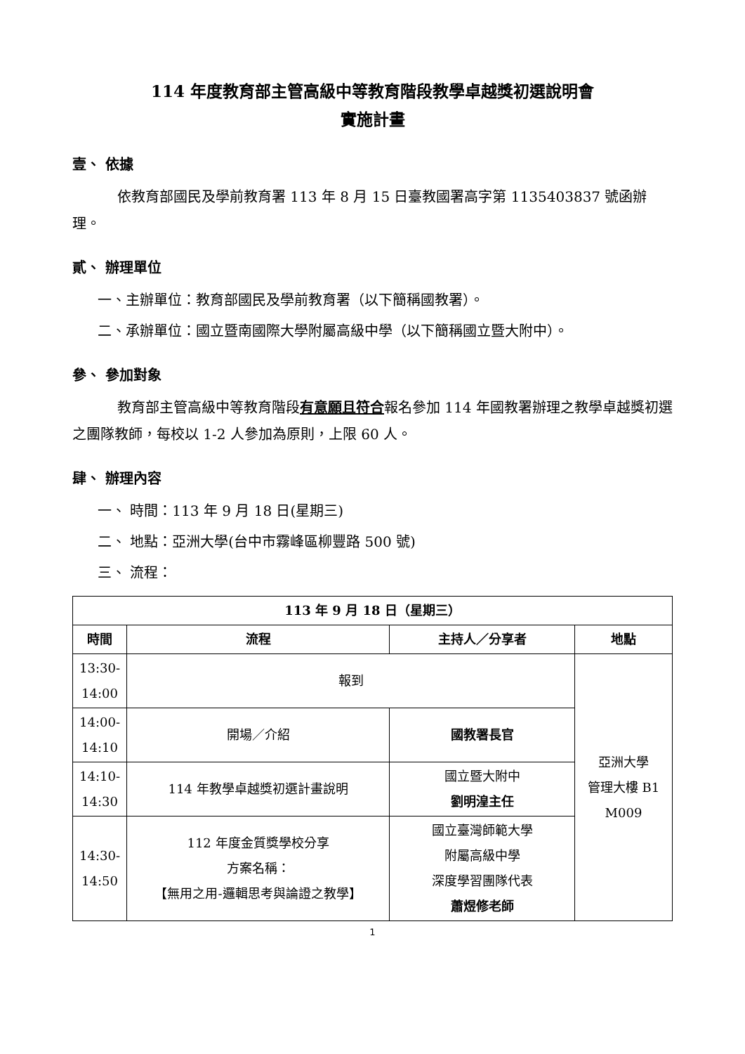114 年度教育部主管高級中等教育階段教學卓越獎初選說明會
實施計畫
壹、 依據
依教育部國民及學前教育署 113 年 8 月 15 日臺教國署高字第 1135403837 號函辦理。
貳、 辦理單位
一、主辦單位：教育部國民及學前教育署（以下簡稱國教署）。
二、承辦單位：國立暨南國際大學附屬高級中學（以下簡稱國立暨大附中）。
參、 參加對象
教育部主管高級中等教育階段有意願且符合報名參加 114 年國教署辦理之教學卓越獎初選之團隊教師，每校以 1-2 人參加為原則，上限 60 人。
肆、 辦理內容
一、 時間：113 年 9 月 18 日(星期三)
二、 地點：亞洲大學(台中市霧峰區柳豐路 500 號)
三、 流程：
| 113 年 9 月 18 日（星期三） | | | |
| --- | --- | --- | --- |
| 時間 | 流程 | 主持人／分享者 | 地點 |
| 13:30- 14:00 | 報到 | | 亞洲大學 管理大樓 B1 M009 |
| 14:00- 14:10 | 開場／介紹 | 國教署長官 | |
| 14:10- 14:30 | 114 年教學卓越獎初選計畫說明 | 國立暨大附中 劉明湟主任 | |
| 14:30- 14:50 | 112 年度金質獎學校分享 方案名稱： 【無用之用-邏輯思考與論證之教學】 | 國立臺灣師範大學 附屬高級中學 深度學習團隊代表 蕭煜修老師 | |
1